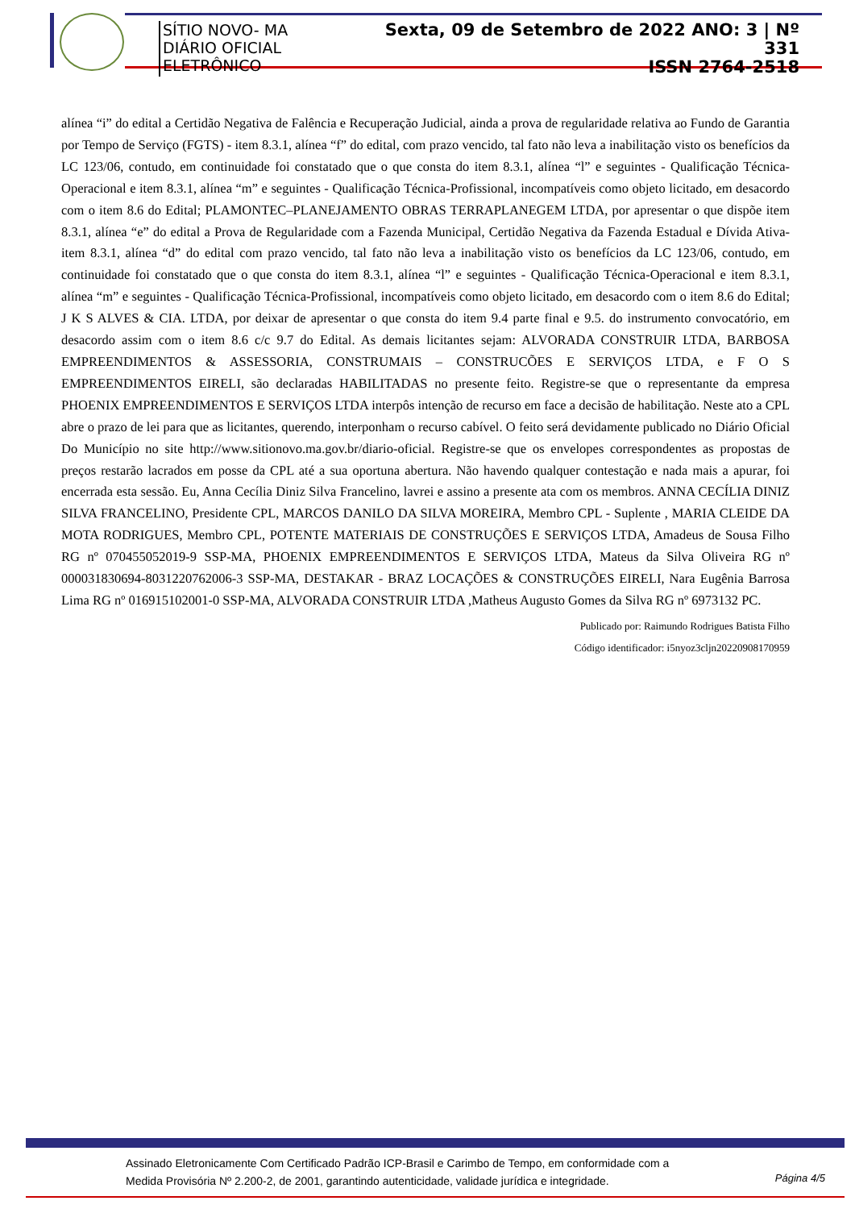SÍTIO NOVO- MA
DIÁRIO OFICIAL ELETRÔNICO
Sexta, 09 de Setembro de 2022 ANO: 3 | Nº 331
ISSN 2764-2518
alínea “i” do edital a Certidão Negativa de Falência e Recuperação Judicial, ainda a prova de regularidade relativa ao Fundo de Garantia por Tempo de Serviço (FGTS) - item 8.3.1, alínea “f” do edital, com prazo vencido, tal fato não leva a inabilitação visto os benefícios da LC 123/06, contudo, em continuidade foi constatado que o que consta do item 8.3.1, alínea “l” e seguintes - Qualificação Técnica-Operacional e item 8.3.1, alínea “m” e seguintes - Qualificação Técnica-Profissional, incompatíveis como objeto licitado, em desacordo com o item 8.6 do Edital; PLAMONTEC–PLANEJAMENTO OBRAS TERRAPLANEGEM LTDA, por apresentar o que dispõe item 8.3.1, alínea “e” do edital a Prova de Regularidade com a Fazenda Municipal, Certidão Negativa da Fazenda Estadual e Dívida Ativa- item 8.3.1, alínea “d” do edital com prazo vencido, tal fato não leva a inabilitação visto os benefícios da LC 123/06, contudo, em continuidade foi constatado que o que consta do item 8.3.1, alínea “l” e seguintes - Qualificação Técnica-Operacional e item 8.3.1, alínea “m” e seguintes - Qualificação Técnica-Profissional, incompatíveis como objeto licitado, em desacordo com o item 8.6 do Edital; J K S ALVES & CIA. LTDA, por deixar de apresentar o que consta do item 9.4 parte final e 9.5. do instrumento convocatório, em desacordo assim com o item 8.6 c/c 9.7 do Edital. As demais licitantes sejam: ALVORADA CONSTRUIR LTDA, BARBOSA EMPREENDIMENTOS & ASSESSORIA, CONSTRUMAIS – CONSTRUCÕES E SERVIÇOS LTDA, e F O S EMPREENDIMENTOS EIRELI, são declaradas HABILITADAS no presente feito. Registre-se que o representante da empresa PHOENIX EMPREENDIMENTOS E SERVIÇOS LTDA interpôs intenção de recurso em face a decisão de habilitação. Neste ato a CPL abre o prazo de lei para que as licitantes, querendo, interponham o recurso cabível. O feito será devidamente publicado no Diário Oficial Do Município no site http://www.sitionovo.ma.gov.br/diario-oficial. Registre-se que os envelopes correspondentes as propostas de preços restarão lacrados em posse da CPL até a sua oportuna abertura. Não havendo qualquer contestação e nada mais a apurar, foi encerrada esta sessão. Eu, Anna Cecília Diniz Silva Francelino, lavrei e assino a presente ata com os membros. ANNA CECÍLIA DINIZ SILVA FRANCELINO, Presidente CPL, MARCOS DANILO DA SILVA MOREIRA, Membro CPL - Suplente , MARIA CLEIDE DA MOTA RODRIGUES, Membro CPL, POTENTE MATERIAIS DE CONSTRUÇÕES E SERVIÇOS LTDA, Amadeus de Sousa Filho RG nº 070455052019-9 SSP-MA, PHOENIX EMPREENDIMENTOS E SERVIÇOS LTDA, Mateus da Silva Oliveira RG nº 000031830694-8031220762006-3 SSP-MA, DESTAKAR - BRAZ LOCAÇÕES & CONSTRUÇÕES EIRELI, Nara Eugênia Barrosa Lima RG nº 016915102001-0 SSP-MA, ALVORADA CONSTRUIR LTDA ,Matheus Augusto Gomes da Silva RG nº 6973132 PC.
Publicado por: Raimundo Rodrigues Batista Filho
Código identificador: i5nyoz3cljn20220908170959
Assinado Eletronicamente Com Certificado Padrão ICP-Brasil e Carimbo de Tempo, em conformidade com a
Medida Provisória Nº 2.200-2, de 2001, garantindo autenticidade, validade jurídica e integridade.
Página 4/5